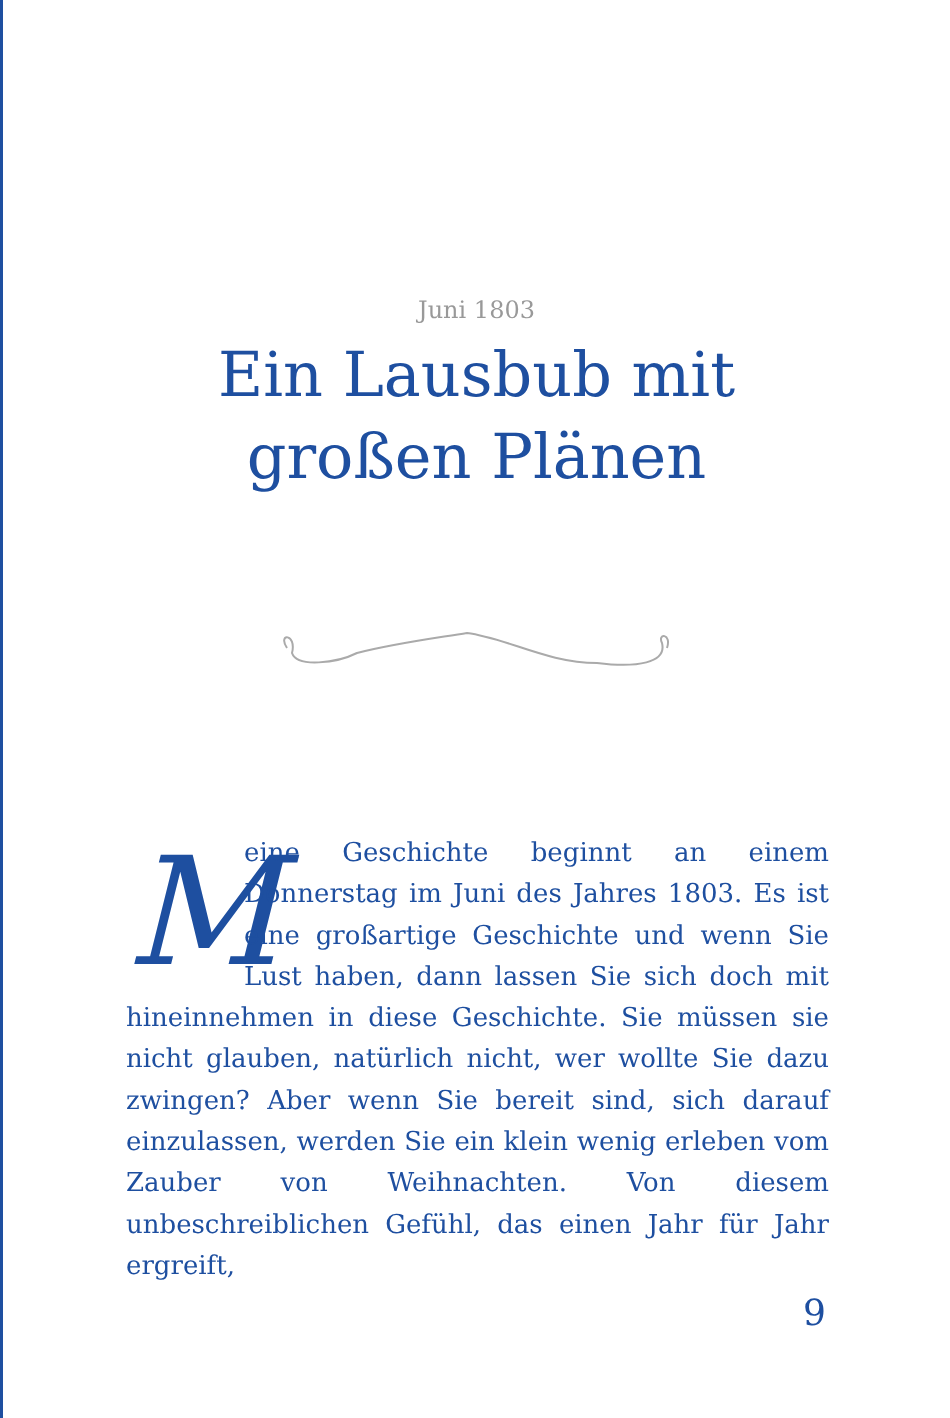Juni 1803
Ein Lausbub mit
großen Plänen
M
eine Geschichte beginnt an einem Donnerstag im Juni des Jahres 1803. Es ist eine großartige Geschichte und wenn Sie Lust haben, dann lassen Sie sich doch mit hineinnehmen in diese Geschichte. Sie müssen sie nicht glauben, natürlich nicht, wer wollte Sie dazu zwingen? Aber wenn Sie bereit sind, sich darauf einzulassen, werden Sie ein klein wenig erleben vom Zauber von Weihnachten. Von diesem unbeschreiblichen Gefühl, das einen Jahr für Jahr ergreift,
9